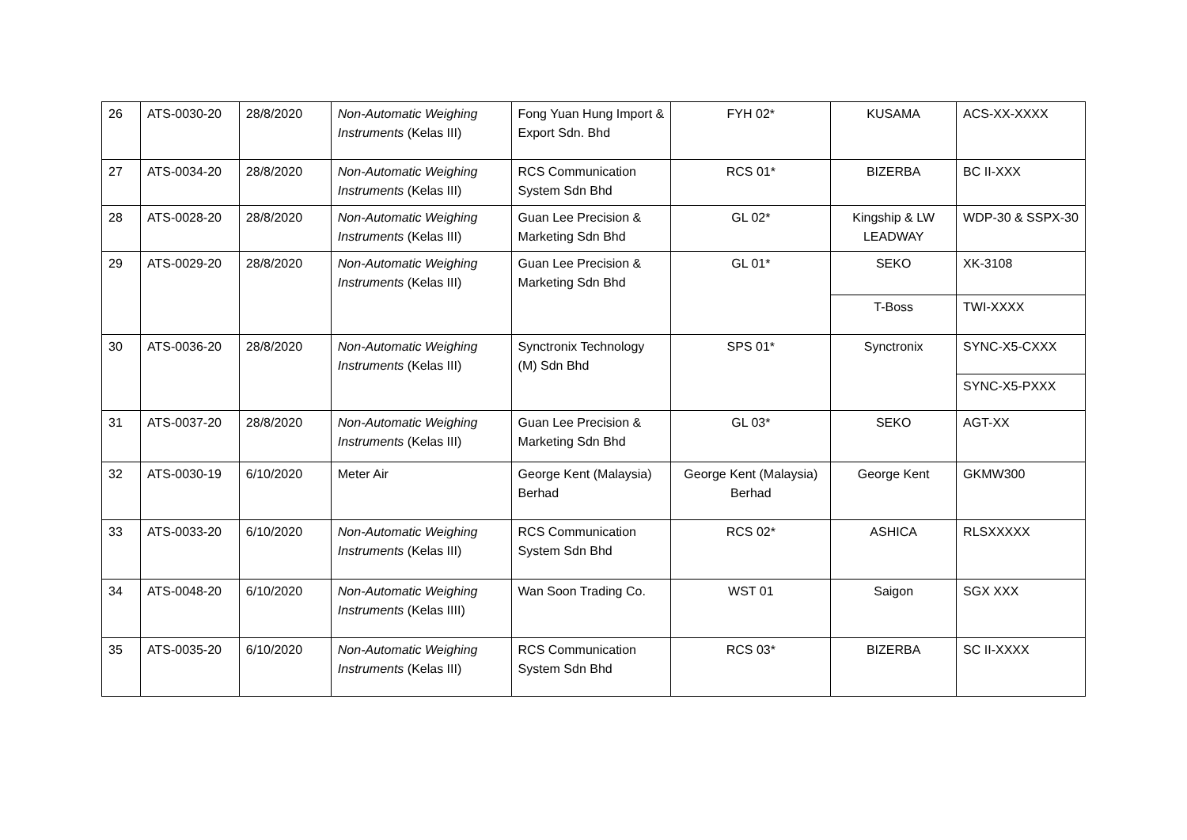| 26 | ATS-0030-20 | 28/8/2020 | Non-Automatic Weighing Instruments (Kelas III) | Fong Yuan Hung Import & Export Sdn. Bhd | FYH 02* | KUSAMA | ACS-XX-XXXX |
| 27 | ATS-0034-20 | 28/8/2020 | Non-Automatic Weighing Instruments (Kelas III) | RCS Communication System Sdn Bhd | RCS 01* | BIZERBA | BC II-XXX |
| 28 | ATS-0028-20 | 28/8/2020 | Non-Automatic Weighing Instruments (Kelas III) | Guan Lee Precision & Marketing Sdn Bhd | GL 02* | Kingship & LW LEADWAY | WDP-30 & SSPX-30 |
| 29 | ATS-0029-20 | 28/8/2020 | Non-Automatic Weighing Instruments (Kelas III) | Guan Lee Precision & Marketing Sdn Bhd | GL 01* | SEKO | XK-3108 |
| | | | | | | T-Boss | TWI-XXXX |
| 30 | ATS-0036-20 | 28/8/2020 | Non-Automatic Weighing Instruments (Kelas III) | Synctronix Technology (M) Sdn Bhd | SPS 01* | Synctronix | SYNC-X5-CXXX |
| | | | | | | | SYNC-X5-PXXX |
| 31 | ATS-0037-20 | 28/8/2020 | Non-Automatic Weighing Instruments (Kelas III) | Guan Lee Precision & Marketing Sdn Bhd | GL 03* | SEKO | AGT-XX |
| 32 | ATS-0030-19 | 6/10/2020 | Meter Air | George Kent (Malaysia) Berhad | George Kent (Malaysia) Berhad | George Kent | GKMW300 |
| 33 | ATS-0033-20 | 6/10/2020 | Non-Automatic Weighing Instruments (Kelas III) | RCS Communication System Sdn Bhd | RCS 02* | ASHICA | RLSXXXXX |
| 34 | ATS-0048-20 | 6/10/2020 | Non-Automatic Weighing Instruments (Kelas IIII) | Wan Soon Trading Co. | WST 01 | Saigon | SGX XXX |
| 35 | ATS-0035-20 | 6/10/2020 | Non-Automatic Weighing Instruments (Kelas III) | RCS Communication System Sdn Bhd | RCS 03* | BIZERBA | SC II-XXXX |